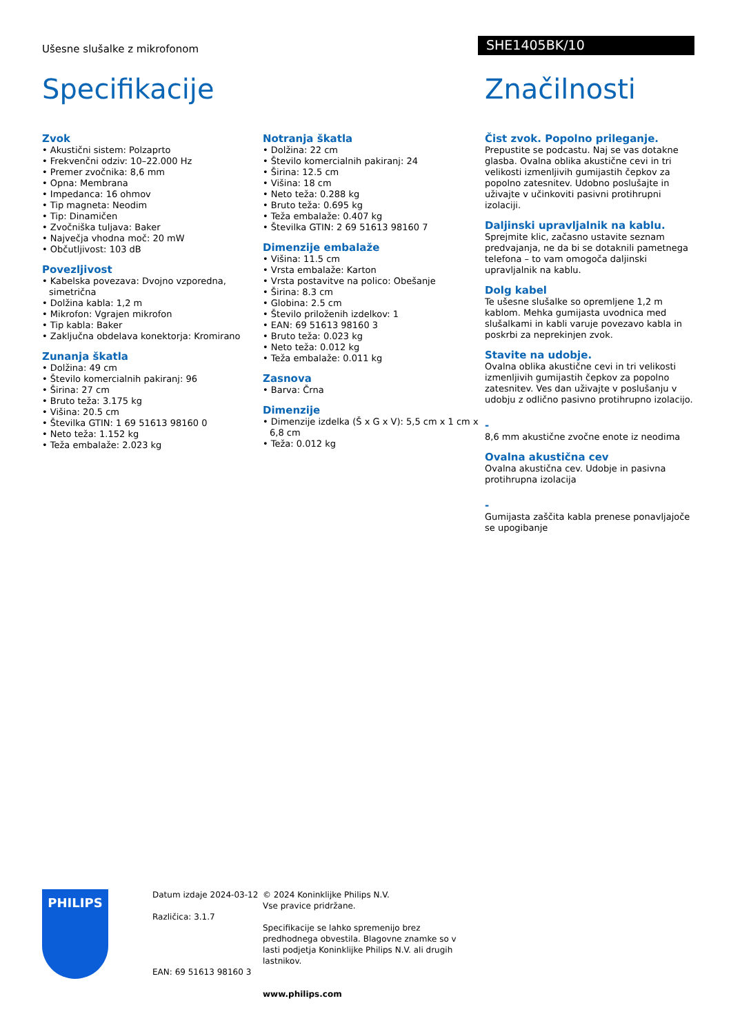Ušesne slušalke z mikrofonom
SHE1405BK/10
Specifikacije
Zvok
• Akustični sistem: Polzaprto
• Frekvenčni odziv: 10–22.000 Hz
• Premer zvočnika: 8,6 mm
• Opna: Membrana
• Impedanca: 16 ohmov
• Tip magneta: Neodim
• Tip: Dinamičen
• Zvočniška tuljava: Baker
• Največja vhodna moč: 20 mW
• Občutljivost: 103 dB
Povezljivost
• Kabelska povezava: Dvojno vzporedna, simetrična
• Dolžina kabla: 1,2 m
• Mikrofon: Vgrajen mikrofon
• Tip kabla: Baker
• Zaključna obdelava konektorja: Kromirano
Zunanja škatla
• Dolžina: 49 cm
• Število komercialnih pakiranj: 96
• Širina: 27 cm
• Bruto teža: 3.175 kg
• Višina: 20.5 cm
• Številka GTIN: 1 69 51613 98160 0
• Neto teža: 1.152 kg
• Teža embalaže: 2.023 kg
Notranja škatla
• Dolžina: 22 cm
• Število komercialnih pakiranj: 24
• Širina: 12.5 cm
• Višina: 18 cm
• Neto teža: 0.288 kg
• Bruto teža: 0.695 kg
• Teža embalaže: 0.407 kg
• Številka GTIN: 2 69 51613 98160 7
Dimenzije embalaže
• Višina: 11.5 cm
• Vrsta embalaže: Karton
• Vrsta postavitve na polico: Obešanje
• Širina: 8.3 cm
• Globina: 2.5 cm
• Število priloženih izdelkov: 1
• EAN: 69 51613 98160 3
• Bruto teža: 0.023 kg
• Neto teža: 0.012 kg
• Teža embalaže: 0.011 kg
Zasnova
• Barva: Črna
Dimenzije
• Dimenzije izdelka (Š x G x V): 5,5 cm x 1 cm x 6,8 cm
• Teža: 0.012 kg
Značilnosti
Čist zvok. Popolno prileganje.
Prepustite se podcastu. Naj se vas dotakne glasba. Ovalna oblika akustične cevi in tri velikosti izmenljivih gumijastih čepkov za popolno zatesnitev. Udobno poslušajte in uživajte v učinkoviti pasivni protihrupni izolaciji.
Daljinski upravljalnik na kablu.
Sprejmite klic, začasno ustavite seznam predvajanja, ne da bi se dotaknili pametnega telefona – to vam omogoča daljinski upravljalnik na kablu.
Dolg kabel
Te ušesne slušalke so opremljene 1,2 m kablom. Mehka gumijasta uvodnica med slušalkami in kabli varuje povezavo kabla in poskrbi za neprekinjen zvok.
Stavite na udobje.
Ovalna oblika akustične cevi in tri velikosti izmenljivih gumijastih čepkov za popolno zatesnitev. Ves dan uživajte v poslušanju v udobju z odlično pasivno protihrupno izolacijo.
-
8,6 mm akustične zvočne enote iz neodima
Ovalna akustična cev
Ovalna akustična cev. Udobje in pasivna protihrupna izolacija
-
Gumijasta zaščita kabla prenese ponavljajoče se upogibanje
PHILIPS
Datum izdaje 2024-03-12
Različica: 3.1.7
EAN: 69 51613 98160 3
© 2024 Koninklijke Philips N.V.
Vse pravice pridržane.
Specifikacije se lahko spremenijo brez predhodnega obvestila. Blagovne znamke so v lasti podjetja Koninklijke Philips N.V. ali drugih lastnikov.
www.philips.com